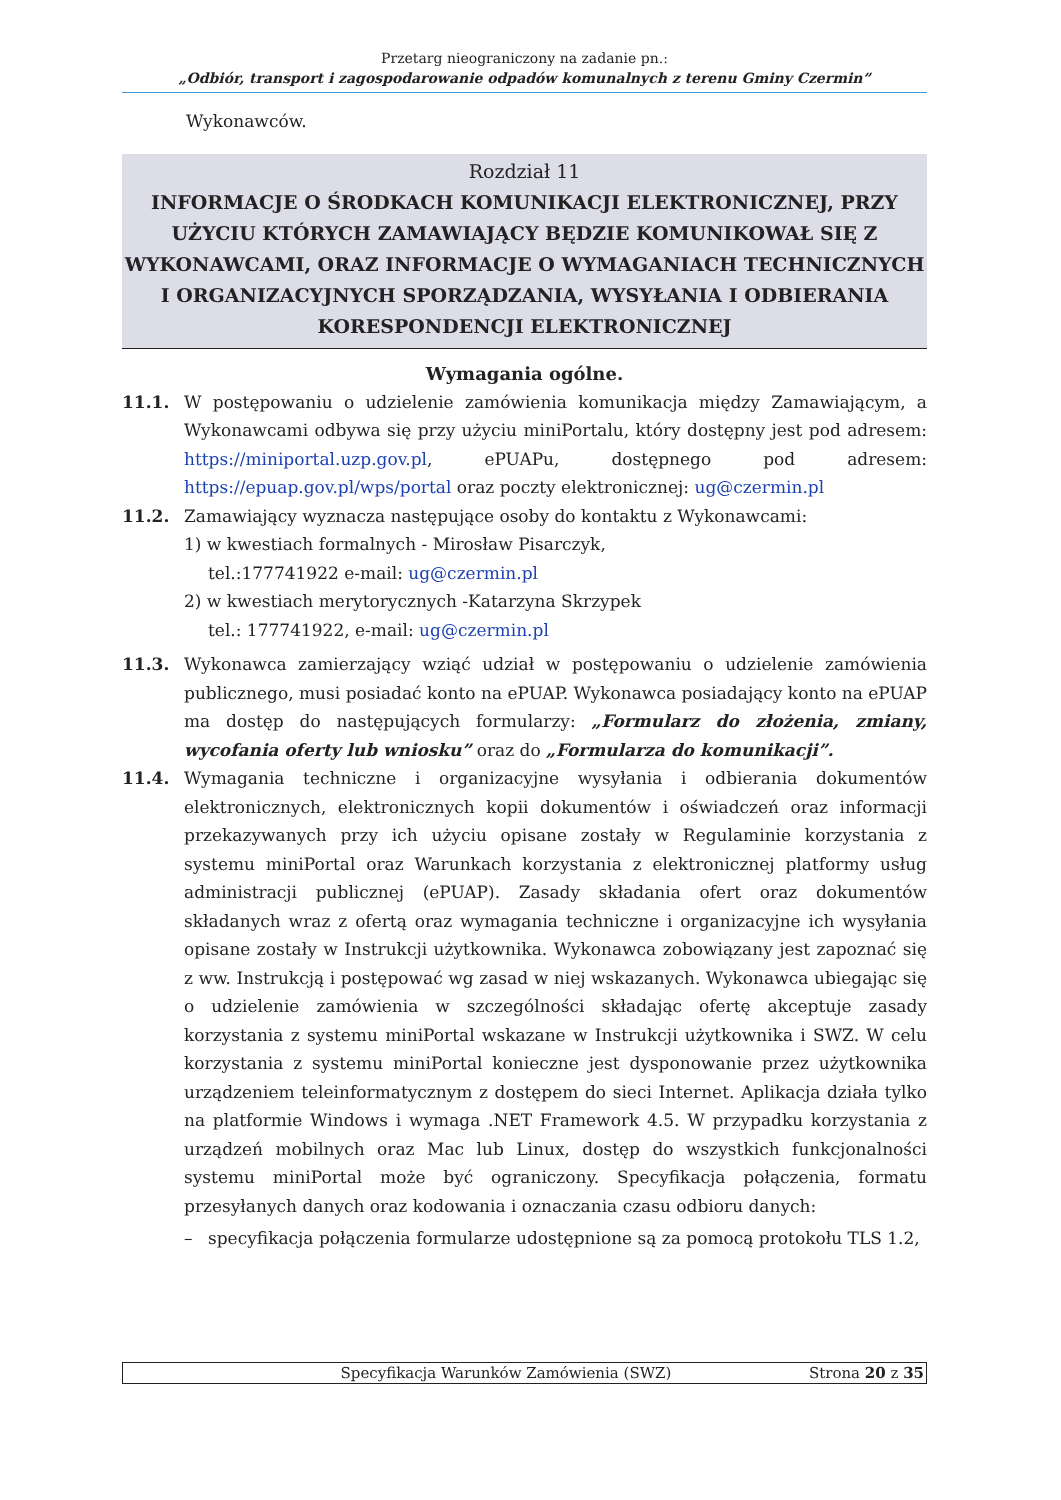Przetarg nieograniczony na zadanie pn.:
„Odbiór, transport i zagospodarowanie odpadów komunalnych z terenu Gminy Czermin”
Wykonawców.
Rozdział 11
INFORMACJE O ŚRODKACH KOMUNIKACJI ELEKTRONICZNEJ, PRZY UŻYCIU KTÓRYCH ZAMAWIAJĄCY BĘDZIE KOMUNIKOWAŁ SIĘ Z WYKONAWCAMI, ORAZ INFORMACJE O WYMAGANIACH TECHNICZNYCH I ORGANIZACYJNYCH SPORZĄDZANIA, WYSYŁANIA I ODBIERANIA KORESPONDENCJI ELEKTRONICZNEJ
Wymagania ogólne.
11.1. W postępowaniu o udzielenie zamówienia komunikacja między Zamawiającym, a Wykonawcami odbywa się przy użyciu miniPortalu, który dostępny jest pod adresem: https://miniportal.uzp.gov.pl, ePUAPu, dostępnego pod adresem: https://epuap.gov.pl/wps/portal oraz poczty elektronicznej: ug@czermin.pl
11.2. Zamawiający wyznacza następujące osoby do kontaktu z Wykonawcami:
1) w kwestiach formalnych - Mirosław Pisarczyk,
tel.:177741922 e-mail: ug@czermin.pl
2) w kwestiach merytorycznych -Katarzyna Skrzypek
tel.: 177741922, e-mail: ug@czermin.pl
11.3. Wykonawca zamierzający wziąć udział w postępowaniu o udzielenie zamówienia publicznego, musi posiadać konto na ePUAP. Wykonawca posiadający konto na ePUAP ma dostęp do następujących formularzy: „Formularz do złożenia, zmiany, wycofania oferty lub wniosku” oraz do „Formularza do komunikacji”.
11.4. Wymagania techniczne i organizacyjne wysyłania i odbierania dokumentów elektronicznych, elektronicznych kopii dokumentów i oświadczeń oraz informacji przekazywanych przy ich użyciu opisane zostały w Regulaminie korzystania z systemu miniPortal oraz Warunkach korzystania z elektronicznej platformy usług administracji publicznej (ePUAP). Zasady składania ofert oraz dokumentów składanych wraz z ofertą oraz wymagania techniczne i organizacyjne ich wysyłania opisane zostały w Instrukcji użytkownika. Wykonawca zobowiązany jest zapoznać się z ww. Instrukcją i postępować wg zasad w niej wskazanych. Wykonawca ubiegając się o udzielenie zamówienia w szczególności składając ofertę akceptuje zasady korzystania z systemu miniPortal wskazane w Instrukcji użytkownika i SWZ. W celu korzystania z systemu miniPortal konieczne jest dysponowanie przez użytkownika urządzeniem teleinformatycznym z dostępem do sieci Internet. Aplikacja działa tylko na platformie Windows i wymaga .NET Framework 4.5. W przypadku korzystania z urządzeń mobilnych oraz Mac lub Linux, dostęp do wszystkich funkcjonalności systemu miniPortal może być ograniczony. Specyfikacja połączenia, formatu przesyłanych danych oraz kodowania i oznaczania czasu odbioru danych:
– specyfikacja połączenia formularze udostępnione są za pomocą protokołu TLS 1.2,
Specyfikacja Warunków Zamówienia (SWZ) Strona 20 z 35